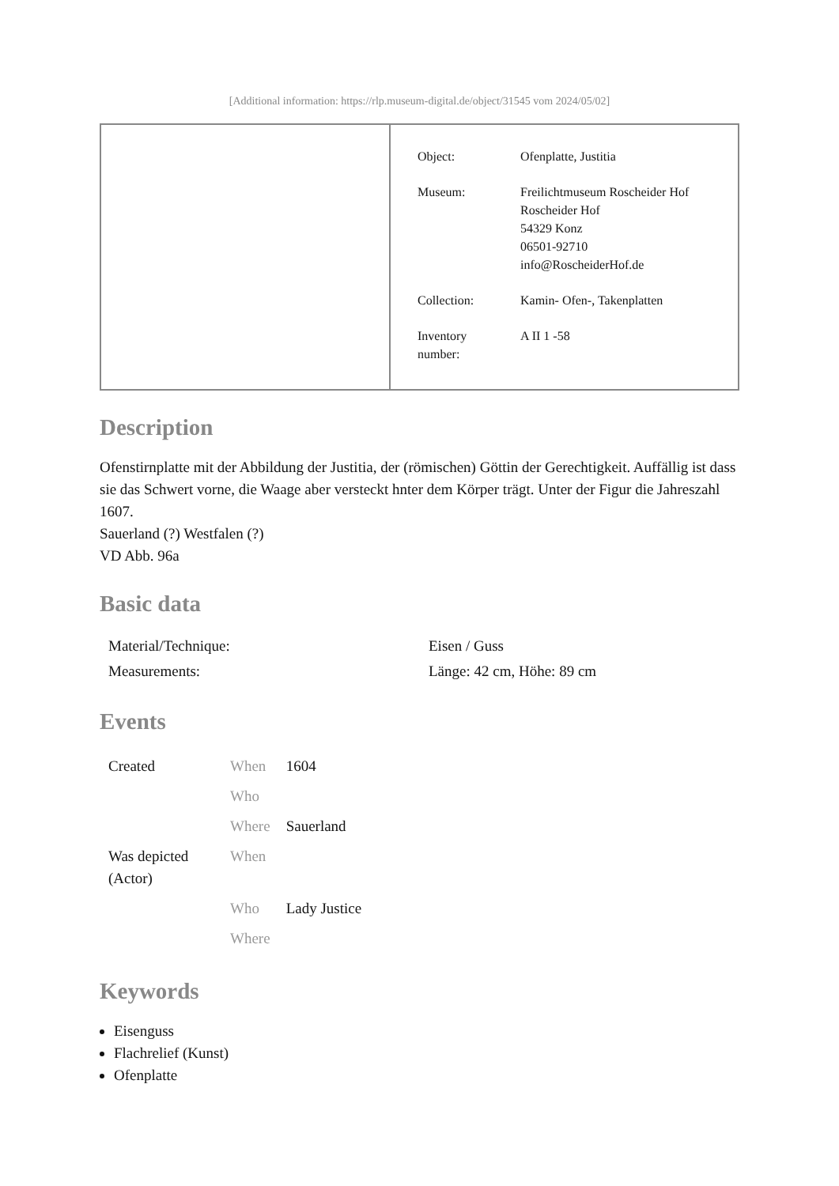[Additional information: https://rlp.museum-digital.de/object/31545 vom 2024/05/02]
| Object: | Ofenplatte, Justitia |
| Museum: | Freilichtmuseum Roscheider Hof Roscheider Hof 54329 Konz 06501-92710 info@RoscheiderHof.de |
| Collection: | Kamin- Ofen-, Takenplatten |
| Inventory number: | A II 1 -58 |
Description
Ofenstirnplatte mit der Abbildung der Justitia, der (römischen) Göttin der Gerechtigkeit. Auffällig ist dass sie das Schwert vorne, die Waage aber versteckt hnter dem Körper trägt. Unter der Figur die Jahreszahl 1607.
Sauerland (?) Westfalen (?)
VD Abb. 96a
Basic data
| Material/Technique: | Eisen / Guss |
| Measurements: | Länge: 42 cm, Höhe: 89 cm |
Events
| Created | When | 1604 |
| | Who | |
| | Where | Sauerland |
| Was depicted (Actor) | When | |
| | Who | Lady Justice |
| | Where | |
Keywords
Eisenguss
Flachrelief (Kunst)
Ofenplatte